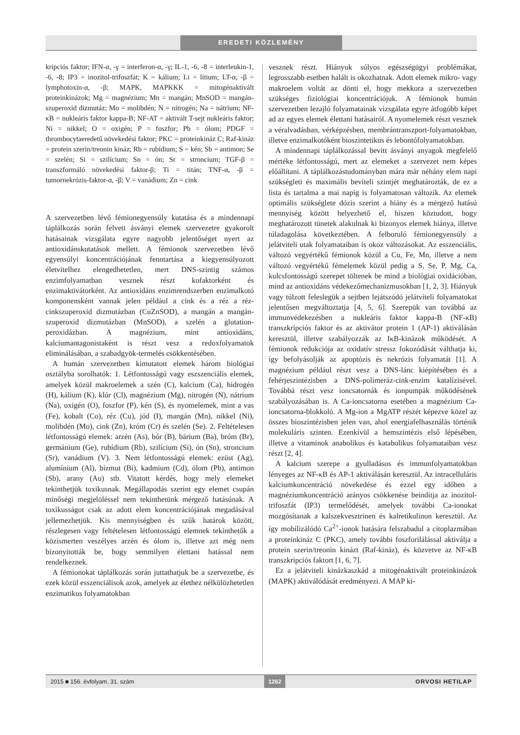EREDETI KÖZLEMÉNY
kripciós faktor; IFN-α, -γ = interferon-α, -γ; IL-1, -6, -8 = interleukin-1, -6, -8; IP3 = inozitol-trifoszfát; K = kálium; Li = lítium; LT-α, -β = lymphotoxin-α, -β; MAPK, MAPKKK = mitogénaktivált proteinkinázok; Mg = magnézium; Mn = mangán; MnSOD = mangán-szuperoxid dizmutáz; Mo = molibdén; N = nitrogén; Na = nátrium; NF-κB = nukleáris faktor kappa-B; NF-AT = aktivált T-sejt nukleáris faktor; Ni = nikkel; O = oxigén; P = foszfor; Pb = ólom; PDGF = thrombocytaeredetű növekedési faktor; PKC = proteinkináz C; Raf-kináz = protein szerin/treonin kináz; Rb = rubídium; S = kén; Sb = antimon; Se = szelén; Si = szilícium; Sn = ón; Sr = stroncium; TGF-β = transzformáló növekedési faktor-β; Ti = titán; TNF-α, -β = tumornekrózis-faktor-α, -β; V = vanádium; Zn = cink
A szervezetben lévő fémionegyensúly kutatása és a mindennapi táplálkozás során felvett ásványi elemek szervezetre gyakorolt hatásainak vizsgálata egyre nagyobb jelentőséget nyert az antioxidánskutatások mellett. A fémionok szervezetben lévő egyensúlyi koncentrációjának fenntartása a kiegyensúlyozott életvitelhez elengedhetetlen, mert DNS-szintig számos enzimfolyamatban vesznek részt kofaktorként és enzimaktivátorként. Az antioxidáns enzimrendszerben enzimalkotó komponensként vannak jelen például a cink és a réz a réz-cinkszuperoxid dizmutázban (CuZnSOD), a mangán a mangán-szuperoxid dizmutázban (MnSOD), a szelén a glutation-peroxidázban. A magnézium, mint antioxidáns, kalciumantagonistaként is részt vesz a redoxfolyamatok eliminálásában, a szabadgyök-termelés csökkentésében.
A humán szervezetben kimutatott elemek három biológiai osztályba sorolhatók: 1. Létfontosságú vagy eszszenciális elemek, amelyek közül makroelemek a szén (C), kalcium (Ca), hidrogén (H), kálium (K), klór (Cl), magnézium (Mg), nitrogén (N), nátrium (Na), oxigén (O), foszfor (P), kén (S), és nyomelemek, mint a vas (Fe), kobalt (Co), réz (Cu), jód (I), mangán (Mn), nikkel (Ni), molibdén (Mo), cink (Zn), króm (Cr) és szelén (Se). 2. Feltételesen létfontosságú elemek: arzén (As), bór (B), bárium (Ba), bróm (Br), germánium (Ge), rubídium (Rb), szilícium (Si), ón (Sn), stroncium (Sr), vanádium (V). 3. Nem létfontosságú elemek: ezüst (Ag), alumínium (Al), bizmut (Bi), kadmium (Cd), ólom (Pb), antimon (Sb), arany (Au) stb. Vitatott kérdés, hogy mely elemeket tekinthetjük toxikusnak. Megállapodás szerint egy elemet csupán minőségi megjelöléssel nem tekinthetünk mérgező hatásúnak. A toxikusságot csak az adott elem koncentrációjának megadásával jellemezhetjük. Kis mennyiségben és szűk határok között, részlegesen vagy feltételesen létfontosságú elemnek tekinthetők a közismerten veszélyes arzén és ólom is, illetve azt még nem bizonyították be, hogy semmilyen élettani hatással nem rendelkeznek.
A fémionokat táplálkozás során juttathatjuk be a szervezetbe, és ezek közül esszenciálisok azok, amelyek az élethez nélkülözhetetlen enzimatikus folyamatokban
vesznek részt. Hiányuk súlyos egészségügyi problémákat, legrosszabb esetben halált is okozhatnak. Adott elemek mikro- vagy makroelem voltát az dönti el, hogy mekkora a szervezetben szükséges fiziológiai koncentrációjuk. A fémionok humán szervezetben lezajló folyamatainak vizsgálata egyre átfogóbb képet ad az egyes elemek élettani hatásairól. A nyomelemek részt vesznek a véralvadásban, vérképzésben, membrántranszport-folyamatokban, illetve enzimalkotóként bioszintetikus és lebontófolyamatokban.
A mindennapi táplálkozással bevitt ásványi anyagok megfelelő mértéke létfontosságú, mert az elemeket a szervezet nem képes előállítani. A táplálkozástudományban mára már néhány elem napi szükségleti és maximális beviteli szintjét meghatározták, de ez a lista és tartalma a mai napig is folyamatosan változik. Az elemek optimális szükséglete dózis szerint a hiány és a mérgező hatású mennyiség között helyezhető el, hiszen köztudott, hogy meghatározott tünetek alakulnak ki bizonyos elemek hiánya, illetve túladagolása következtében. A felboruló fémionegyensúly a jelátviteli utak folyamataiban is okoz változásokat. Az esszenciális, változó vegyértékű fémionok közül a Cu, Fe, Mn, illetve a nem változó vegyértékű fémelemek közül pedig a S, Se, P, Mg, Ca, kulcsfontosságú szerepet töltenek be mind a biológiai oxidációban, mind az antioxidáns védekezőmechanizmusokban [1, 2, 3]. Hiányuk vagy túlzott feleslegük a sejtben lejátszódó jelátviteli folyamatokat jelentősen megváltoztatja [4, 5, 6]. Szerepük van továbbá az immunvédekezésben a nukleáris faktor kappa-B (NF-κB) transzkripciós faktor és az aktivátor protein 1 (AP-1) aktiválásán keresztül, illetve szabályozzák az IκB-kinázok működését. A fémionok redukciója az oxidatív stressz fokozódását válthatja ki, így befolyásolják az apoptózis és nekrózis folyamatát [1]. A magnézium például részt vesz a DNS-lánc kiépítésében és a fehérjeszintézisben a DNS-polimeráz-cink-enzim katalízisével. Továbbá részt vesz ioncsatornák és ionpumpák működésének szabályozásában is. A Ca-ioncsatorna esetében a magnézium Ca-ioncsatorna-blokkoló. A Mg-ion a MgATP részét képezve közel az összes bioszintézisben jelen van, ahol energiafelhasználás történik molekuláris szinten. Ezenkívül a hemszintézis első lépésében, illetve a vitaminok anabolikus és katabolikus folyamataiban vesz részt [2, 4].
A kalcium szerepe a gyulladásos és immunfolyamatokban lényeges az NF-κB és AP-1 aktiválásán keresztül. Az intracelluláris kalciumkoncentráció növekedése és ezzel egy időben a magnéziumkoncentráció arányos csökkenése beindítja az inozitol-trifoszfát (IP3) termelődését, amelyek további Ca-ionokat mozgósítanak a kalszekvesztrinen és kalretikulinon keresztül. Az így mobilizálódó Ca<sup>2+</sup>-ionok hatására felszabadul a citoplazmában a proteinkináz C (PKC), amely további foszforilálással aktiválja a protein szerin/treonin kinázt (Raf-kináz), és közvetve az NF-κB transzkripciós faktort [1, 6, 7].
Ez a jelátviteli kinázkaszkád a mitogénaktivált proteinkinázok (MAPK) aktiválódását eredményezi. A MAP ki-
2015 ■ 156. évfolyam, 31. szám 1262 ORVOSI HETILAP